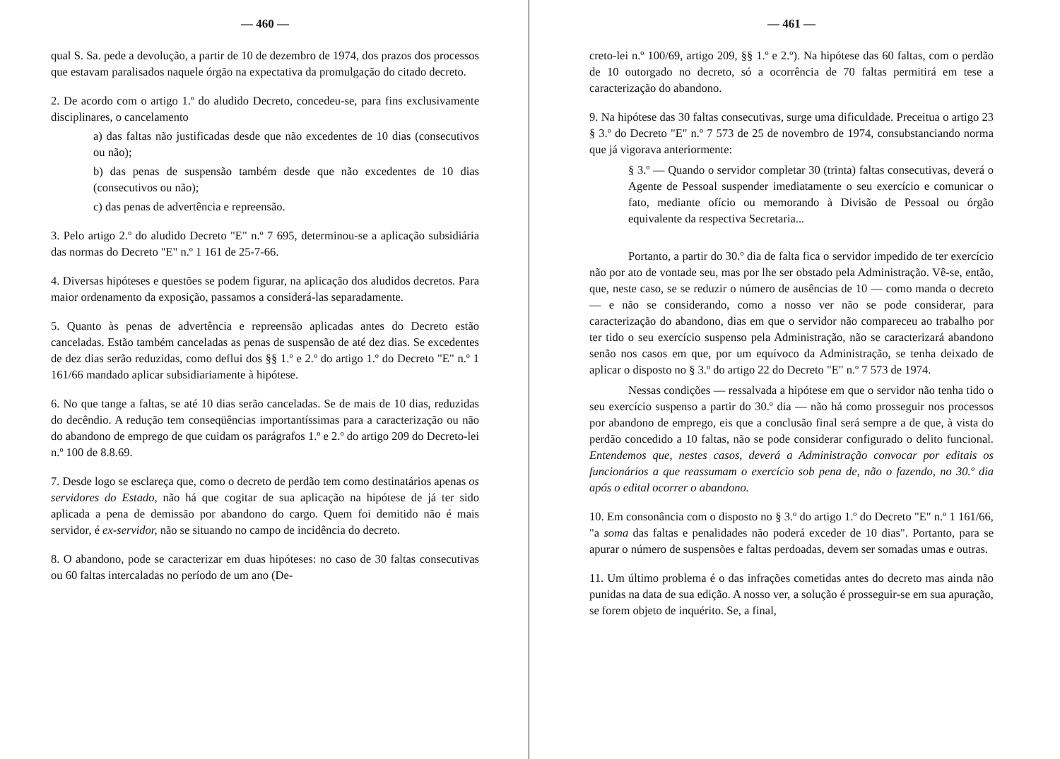— 460 —
qual S. Sa. pede a devolução, a partir de 10 de dezembro de 1974, dos prazos dos processos que estavam paralisados naquele órgão na expectativa da promulgação do citado decreto.
2. De acordo com o artigo 1.º do aludido Decreto, concedeu-se, para fins exclusivamente disciplinares, o cancelamento
a) das faltas não justificadas desde que não excedentes de 10 dias (consecutivos ou não);
b) das penas de suspensão também desde que não excedentes de 10 dias (consecutivos ou não);
c) das penas de advertência e repreensão.
3. Pelo artigo 2.º do aludido Decreto "E" n.º 7 695, determinou-se a aplicação subsidiária das normas do Decreto "E" n.º 1 161 de 25-7-66.
4. Diversas hipóteses e questões se podem figurar, na aplicação dos aludidos decretos. Para maior ordenamento da exposição, passamos a considerá-las separadamente.
5. Quanto às penas de advertência e repreensão aplicadas antes do Decreto estão canceladas. Estão também canceladas as penas de suspensão de até dez dias. Se excedentes de dez dias serão reduzidas, como deflui dos §§ 1.º e 2.º do artigo 1.º do Decreto "E" n.º 1 161/66 mandado aplicar subsidiariamente à hipótese.
6. No que tange a faltas, se até 10 dias serão canceladas. Se de mais de 10 dias, reduzidas do decêndio. A redução tem conseqüências importantíssimas para a caracterização ou não do abandono de emprego de que cuidam os parágrafos 1.º e 2.º do artigo 209 do Decreto-lei n.º 100 de 8.8.69.
7. Desde logo se esclareça que, como o decreto de perdão tem como destinatários apenas os servidores do Estado, não há que cogitar de sua aplicação na hipótese de já ter sido aplicada a pena de demissão por abandono do cargo. Quem foi demitido não é mais servidor, é ex-servidor, não se situando no campo de incidência do decreto.
8. O abandono, pode se caracterizar em duas hipóteses: no caso de 30 faltas consecutivas ou 60 faltas intercaladas no período de um ano (De-
— 461 —
creto-lei n.º 100/69, artigo 209, §§ 1.º e 2.º). Na hipótese das 60 faltas, com o perdão de 10 outorgado no decreto, só a ocorrência de 70 faltas permitirá em tese a caracterização do abandono.
9. Na hipótese das 30 faltas consecutivas, surge uma dificuldade. Preceitua o artigo 23 § 3.º do Decreto "E" n.º 7 573 de 25 de novembro de 1974, consubstanciando norma que já vigorava anteriormente:
§ 3.º — Quando o servidor completar 30 (trinta) faltas consecutivas, deverá o Agente de Pessoal suspender imediatamente o seu exercício e comunicar o fato, mediante ofício ou memorando à Divisão de Pessoal ou órgão equivalente da respectiva Secretaria...
Portanto, a partir do 30.º dia de falta fica o servidor impedido de ter exercício não por ato de vontade seu, mas por lhe ser obstado pela Administração. Vê-se, então, que, neste caso, se se reduzir o número de ausências de 10 — como manda o decreto — e não se considerando, como a nosso ver não se pode considerar, para caracterização do abandono, dias em que o servidor não compareceu ao trabalho por ter tido o seu exercício suspenso pela Administração, não se caracterizará abandono senão nos casos em que, por um equívoco da Administração, se tenha deixado de aplicar o disposto no § 3.º do artigo 22 do Decreto "E" n.º 7 573 de 1974.
Nessas condições — ressalvada a hipótese em que o servidor não tenha tido o seu exercício suspenso a partir do 30.º dia — não há como prosseguir nos processos por abandono de emprego, eis que a conclusão final será sempre a de que, à vista do perdão concedido a 10 faltas, não se pode considerar configurado o delito funcional. Entendemos que, nestes casos, deverá a Administração convocar por editais os funcionários a que reassumam o exercício sob pena de, não o fazendo, no 30.º dia após o edital ocorrer o abandono.
10. Em consonância com o disposto no § 3.º do artigo 1.º do Decreto "E" n.º 1 161/66, "a soma das faltas e penalidades não poderá exceder de 10 dias". Portanto, para se apurar o número de suspensões e faltas perdoadas, devem ser somadas umas e outras.
11. Um último problema é o das infrações cometidas antes do decreto mas ainda não punidas na data de sua edição. A nosso ver, a solução é prosseguir-se em sua apuração, se forem objeto de inquérito. Se, a final,